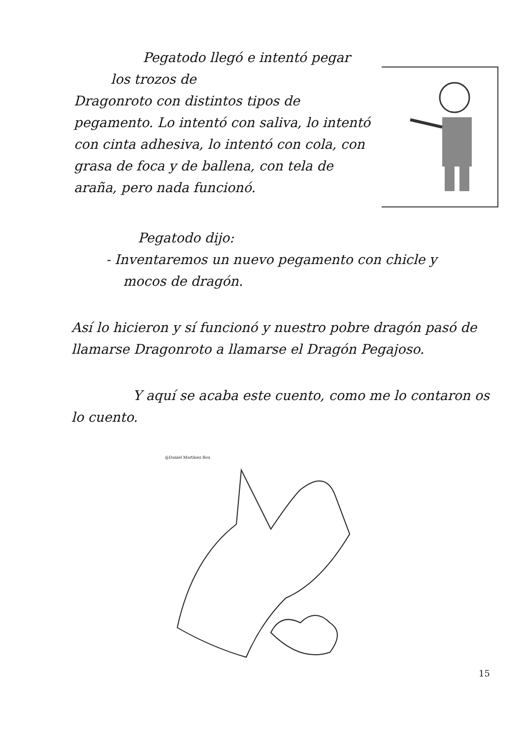Pegatodo llegó e intentó pegar
los trozos de
Dragonroto con distintos tipos de pegamento. Lo intentó con saliva, lo intentó con cinta adhesiva, lo intentó con cola, con grasa de foca y de ballena, con tela de araña, pero nada funcionó.
Pegatodo dijo:
- Inventaremos un nuevo pegamento con chicle y
mocos de dragón.
Así lo hicieron y sí funcionó y nuestro pobre dragón pasó de llamarse Dragonroto a llamarse el Dragón Pegajoso.
Y aquí se acaba este cuento, como me lo contaron os lo cuento.
@Daniel Martínez Bou
15